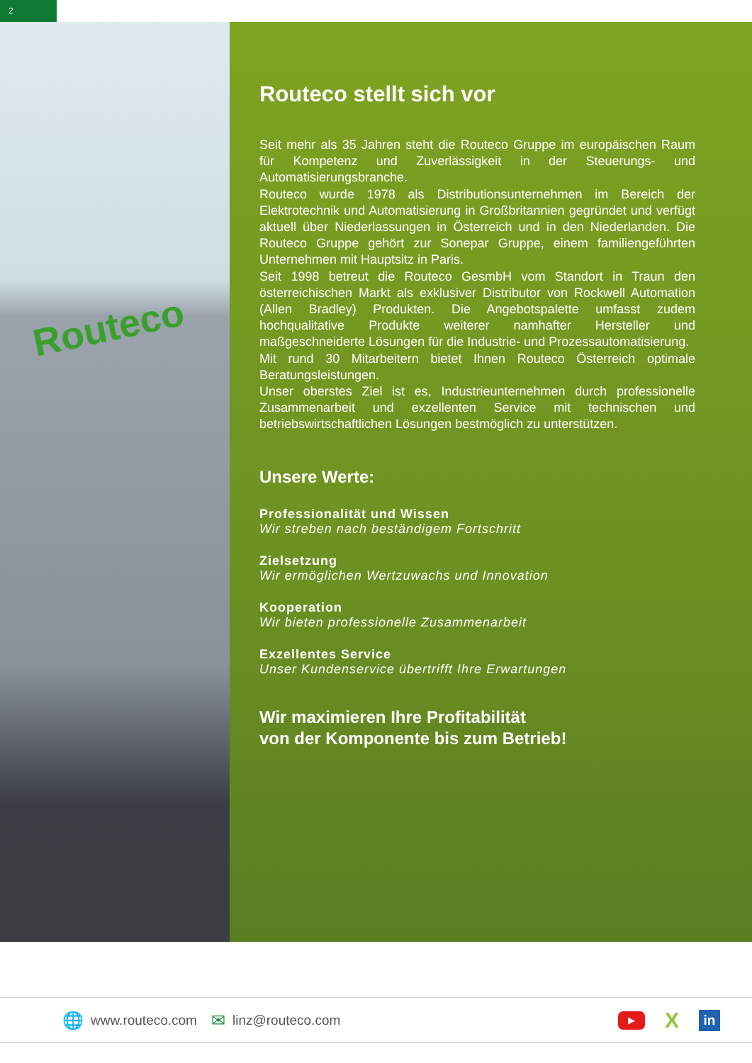2
Routeco
Routeco stellt sich vor
Seit mehr als 35 Jahren steht die Routeco Gruppe im europäischen Raum für Kompetenz und Zuverlässigkeit in der Steuerungs- und Automatisierungsbranche.
Routeco wurde 1978 als Distributionsunternehmen im Bereich der Elektrotechnik und Automatisierung in Großbritannien gegründet und verfügt aktuell über Niederlassungen in Österreich und in den Niederlanden. Die Routeco Gruppe gehört zur Sonepar Gruppe, einem familiengeführten Unternehmen mit Hauptsitz in Paris.
Seit 1998 betreut die Routeco GesmbH vom Standort in Traun den österreichischen Markt als exklusiver Distributor von Rockwell Automation (Allen Bradley) Produkten. Die Angebotspalette umfasst zudem hochqualitative Produkte weiterer namhafter Hersteller und maßgeschneiderte Lösungen für die Industrie- und Prozessautomatisierung.
Mit rund 30 Mitarbeitern bietet Ihnen Routeco Österreich optimale Beratungsleistungen.
Unser oberstes Ziel ist es, Industrieunternehmen durch professionelle Zusammenarbeit und exzellenten Service mit technischen und betriebswirtschaftlichen Lösungen bestmöglich zu unterstützen.
Unsere Werte:
Professionalität und Wissen
Wir streben nach beständigem Fortschritt
Zielsetzung
Wir ermöglichen Wertzuwachs und Innovation
Kooperation
Wir bieten professionelle Zusammenarbeit
Exzellentes Service
Unser Kundenservice übertrifft Ihre Erwartungen
Wir maximieren Ihre Profitabilität
von der Komponente bis zum Betrieb!
🌐 www.routeco.com ✉ linz@routeco.com
▶
X
in